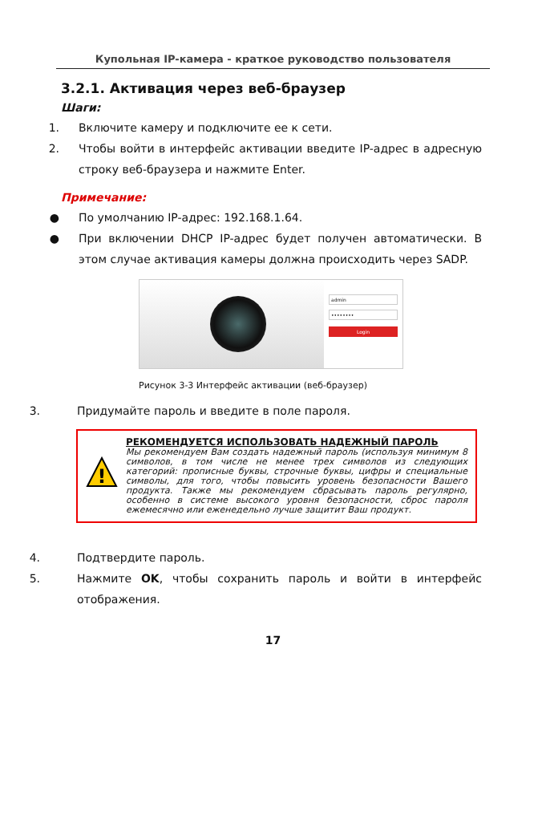Купольная IP-камера - краткое руководство пользователя
3.2.1. Активация через веб-браузер
Шаги:
1. Включите камеру и подключите ее к сети.
2. Чтобы войти в интерфейс активации введите IP-адрес в адресную строку веб-браузера и нажмите Enter.
Примечание:
● По умолчанию IP-адрес: 192.168.1.64.
● При включении DHCP IP-адрес будет получен автоматически. В этом случае активация камеры должна происходить через SADP.
admin
••••••••
Login
Рисунок 3-3 Интерфейс активации (веб-браузер)
3. Придумайте пароль и введите в поле пароля.
!
РЕКОМЕНДУЕТСЯ ИСПОЛЬЗОВАТЬ НАДЕЖНЫЙ ПАРОЛЬ
Мы рекомендуем Вам создать надежный пароль (используя минимум 8 символов, в том числе не менее трех символов из следующих категорий: прописные буквы, строчные буквы, цифры и специальные символы, для того, чтобы повысить уровень безопасности Вашего продукта. Также мы рекомендуем сбрасывать пароль регулярно, особенно в системе высокого уровня безопасности, сброс пароля ежемесячно или еженедельно лучше защитит Ваш продукт.
4. Подтвердите пароль.
5. Нажмите OK, чтобы сохранить пароль и войти в интерфейс отображения.
17